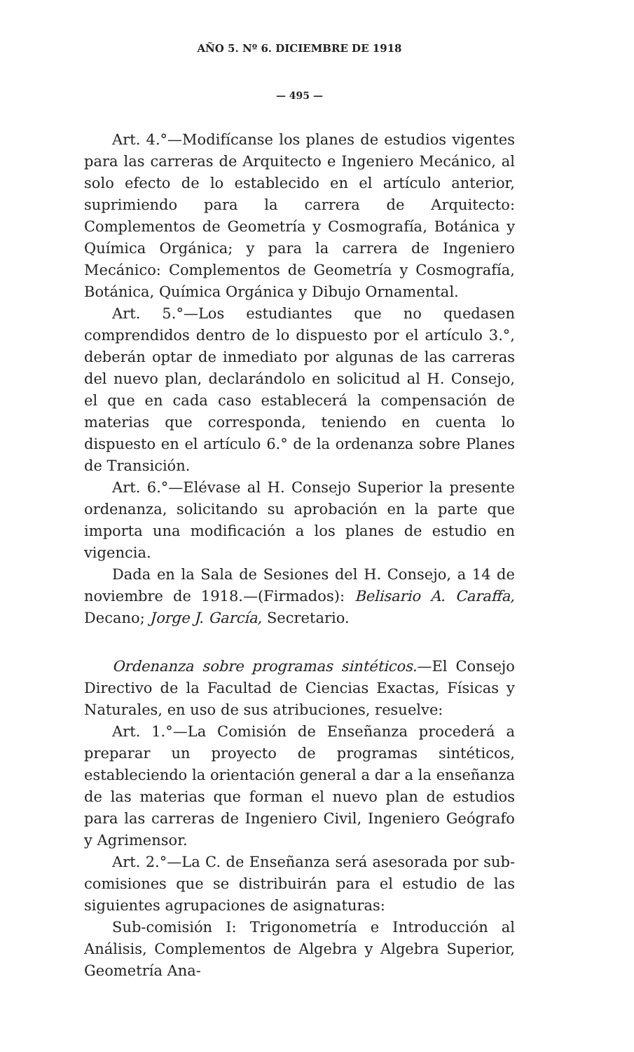AÑO 5. Nº 6. DICIEMBRE DE 1918
— 495 —
Art. 4.°—Modifícanse los planes de estudios vigentes para las carreras de Arquitecto e Ingeniero Mecánico, al solo efecto de lo establecido en el artículo anterior, suprimiendo para la carrera de Arquitecto: Complementos de Geometría y Cosmografía, Botánica y Química Orgánica; y para la carrera de Ingeniero Mecánico: Complementos de Geometría y Cosmografía, Botánica, Química Orgánica y Dibujo Ornamental.
Art. 5.°—Los estudiantes que no quedasen comprendidos dentro de lo dispuesto por el artículo 3.°, deberán optar de inmediato por algunas de las carreras del nuevo plan, declarándolo en solicitud al H. Consejo, el que en cada caso establecerá la compensación de materias que corresponda, teniendo en cuenta lo dispuesto en el artículo 6.° de la ordenanza sobre Planes de Transición.
Art. 6.°—Elévase al H. Consejo Superior la presente ordenanza, solicitando su aprobación en la parte que importa una modificación a los planes de estudio en vigencia.
Dada en la Sala de Sesiones del H. Consejo, a 14 de noviembre de 1918.—(Firmados): Belisario A. Caraffa, Decano; Jorge J. García, Secretario.
Ordenanza sobre programas sintéticos.—El Consejo Directivo de la Facultad de Ciencias Exactas, Físicas y Naturales, en uso de sus atribuciones, resuelve:
Art. 1.°—La Comisión de Enseñanza procederá a preparar un proyecto de programas sintéticos, estableciendo la orientación general a dar a la enseñanza de las materias que forman el nuevo plan de estudios para las carreras de Ingeniero Civil, Ingeniero Geógrafo y Agrimensor.
Art. 2.°—La C. de Enseñanza será asesorada por sub-comisiones que se distribuirán para el estudio de las siguientes agrupaciones de asignaturas:
Sub-comisión I: Trigonometría e Introducción al Análisis, Complementos de Algebra y Algebra Superior, Geometría Ana-